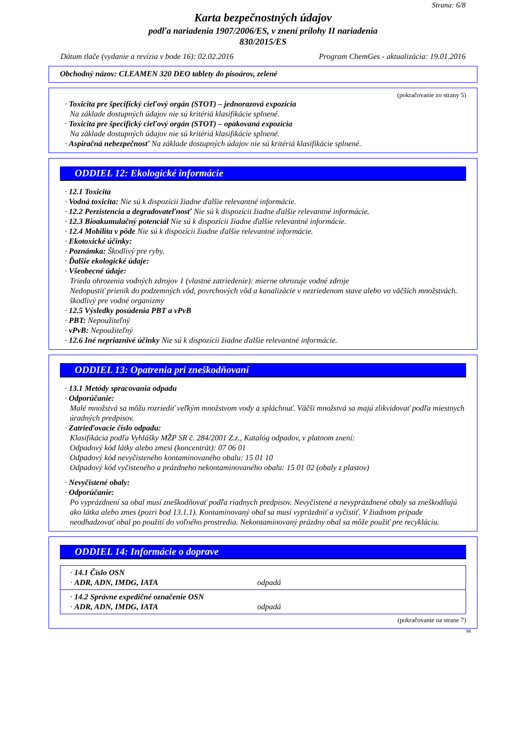Strana: 6/8
Karta bezpečnostných údajov
podľa nariadenia 1907/2006/ES, v znení prílohy II nariadenia
830/2015/ES
Dátum tlače (vydanie a revízia v bode 16): 02.02.2016 Program ChemGes - aktualizácia: 19.01.2016
Obchodný názov: CLEAMEN 320 DEO tablety do pisoárov, zelené
(pokračovanie zo strany 5)
· Toxicita pre špecifický cieľový orgán (STOT) – jednorazová expozícia
Na základe dostupných údajov nie sú kritériá klasifikácie splnené.
· Toxicita pre špecifický cieľový orgán (STOT) – opakovaná expozícia
Na základe dostupných údajov nie sú kritériá klasifikácie splnené.
· Aspiračná nebezpečnosť Na základe dostupných údajov nie sú kritériá klasifikácie splnené.
ODDIEL 12: Ekologické informácie
· 12.1 Toxicita
· Vodná toxicita: Nie sú k dispozícii žiadne ďalšie relevantné informácie.
· 12.2 Perzistencia a degradovateľnosť Nie sú k dispozícii žiadne ďalšie relevantné informácie.
· 12.3 Bioakumulačný potenciál Nie sú k dispozícii žiadne ďalšie relevantné informácie.
· 12.4 Mobilita v pôde Nie sú k dispozícii žiadne ďalšie relevantné informácie.
· Ekotoxické účinky:
· Poznámka: Škodlivý pre ryby.
· Ďalšie ekologické údaje:
· Všeobecné údaje:
Trieda ohrozenia vodných zdrojov 1 (vlastné zatriedenie): mierne ohrozuje vodné zdroje
Nedopustiť prienik do podzemných vôd, povrchových vôd a kanalizácie v nezriedenom stave alebo vo väčších množstvách.
škodlivý pre vodné organizmy
· 12.5 Výsledky posúdenia PBT a vPvB
· PBT: Nepoužiteľný
· vPvB: Nepoužiteľný
· 12.6 Iné nepriaznivé účinky Nie sú k dispozícii žiadne ďalšie relevantné informácie.
ODDIEL 13: Opatrenia pri zneškodňovaní
· 13.1 Metódy spracovania odpadu
· Odporúčanie:
Malé množstvá sa môžu rozriediť veľkým množstvom vody a spláchnuť. Väčši množstvá sa majú zlikvidovať podľa miestnych úradných predpisov.
· Zatrieďovacie číslo odpadu:
Klasifikácia podľa Vyhlášky MŽP SR č. 284/2001 Z.z., Katalóg odpadov, v platnom znení:
Odpadový kód látky alebo zmesi (koncentrát): 07 06 01
Odpadový kód nevyčisteného kontaminovaného obalu: 15 01 10
Odpadový kód vyčisteného a prázdneho nekontaminovaného obalu: 15 01 02 (obaly z plastov)
· Nevyčistené obaly:
· Odporúčanie:
Po vyprázdnení sa obal musí zneškodňovať podľa riadnych predpisov. Nevyčistené a nevyprázdnené obaly sa zneškodňujú ako látka alebo zmes (pozri bod 13.1.1). Kontaminovaný obal sa musí vyprázdniť a vyčistiť. V žiadnom prípade neodhadzovať obal po použití do voľného prostredia. Nekontaminovaný prázdny obal sa môže použiť pre recykláciu.
ODDIEL 14: Informácie o doprave
| · 14.1 Číslo OSN · ADR, ADN, IMDG, IATA odpadá |
| · 14.2 Správne expedičné označenie OSN · ADR, ADN, IMDG, IATA odpadá |
(pokračovanie na strane 7)
SK